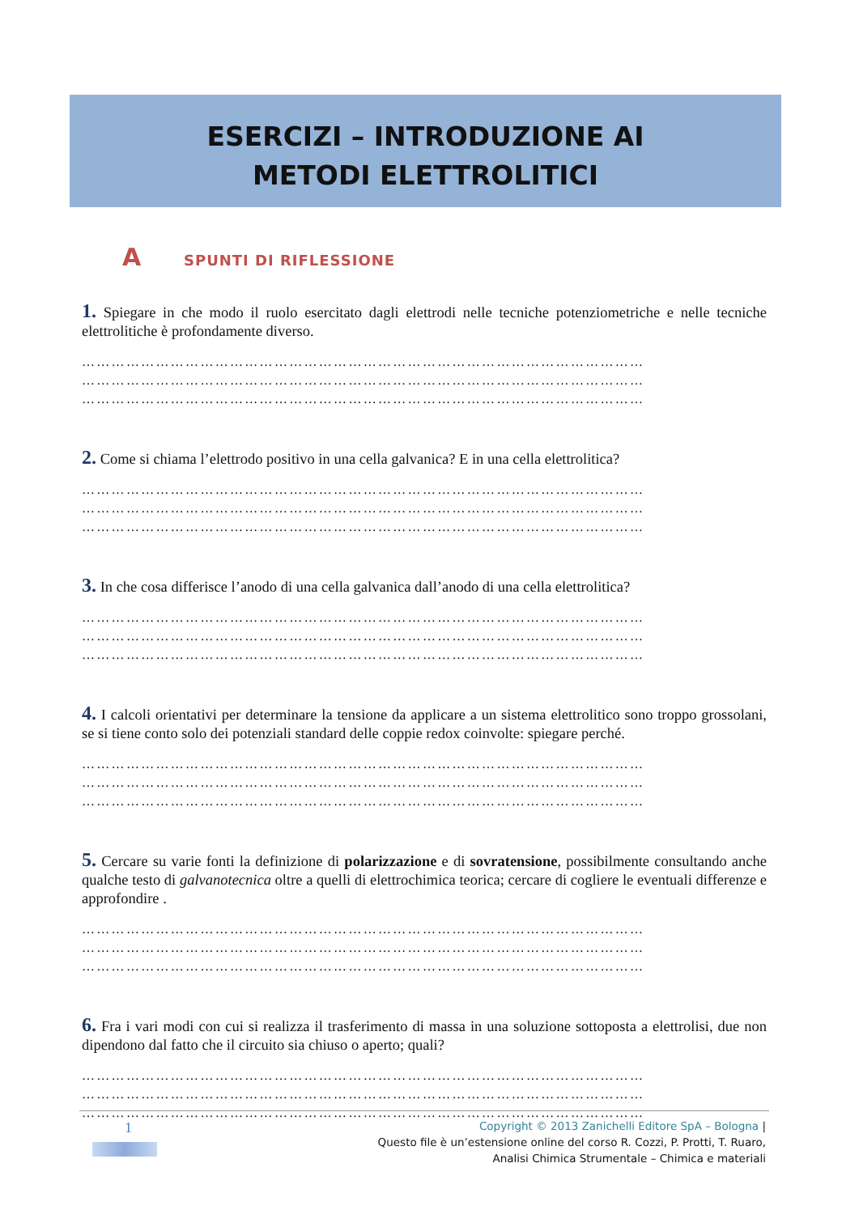ESERCIZI – INTRODUZIONE AI
METODI ELETTROLITICI
A SPUNTI DI RIFLESSIONE
1. Spiegare in che modo il ruolo esercitato dagli elettrodi nelle tecniche potenziometriche e nelle tecniche elettrolitiche è profondamente diverso.
……………………………………………………………………………………………………
……………………………………………………………………………………………………
……………………………………………………………………………………………………
2. Come si chiama l’elettrodo positivo in una cella galvanica? E in una cella elettrolitica?
……………………………………………………………………………………………………
……………………………………………………………………………………………………
……………………………………………………………………………………………………
3. In che cosa differisce l’anodo di una cella galvanica dall’anodo di una cella elettrolitica?
……………………………………………………………………………………………………
……………………………………………………………………………………………………
……………………………………………………………………………………………………
4. I calcoli orientativi per determinare la tensione da applicare a un sistema elettrolitico sono troppo grossolani, se si tiene conto solo dei potenziali standard delle coppie redox coinvolte: spiegare perché.
……………………………………………………………………………………………………
……………………………………………………………………………………………………
……………………………………………………………………………………………………
5. Cercare su varie fonti la definizione di polarizzazione e di sovratensione, possibilmente consultando anche qualche testo di galvanotecnica oltre a quelli di elettrochimica teorica; cercare di cogliere le eventuali differenze e approfondire .
……………………………………………………………………………………………………
……………………………………………………………………………………………………
……………………………………………………………………………………………………
6. Fra i vari modi con cui si realizza il trasferimento di massa in una soluzione sottoposta a elettrolisi, due non dipendono dal fatto che il circuito sia chiuso o aperto; quali?
……………………………………………………………………………………………………
……………………………………………………………………………………………………
……………………………………………………………………………………………………
1
Copyright © 2013 Zanichelli Editore SpA – Bologna |
Questo file è un’estensione online del corso R. Cozzi, P. Protti, T. Ruaro,
Analisi Chimica Strumentale – Chimica e materiali